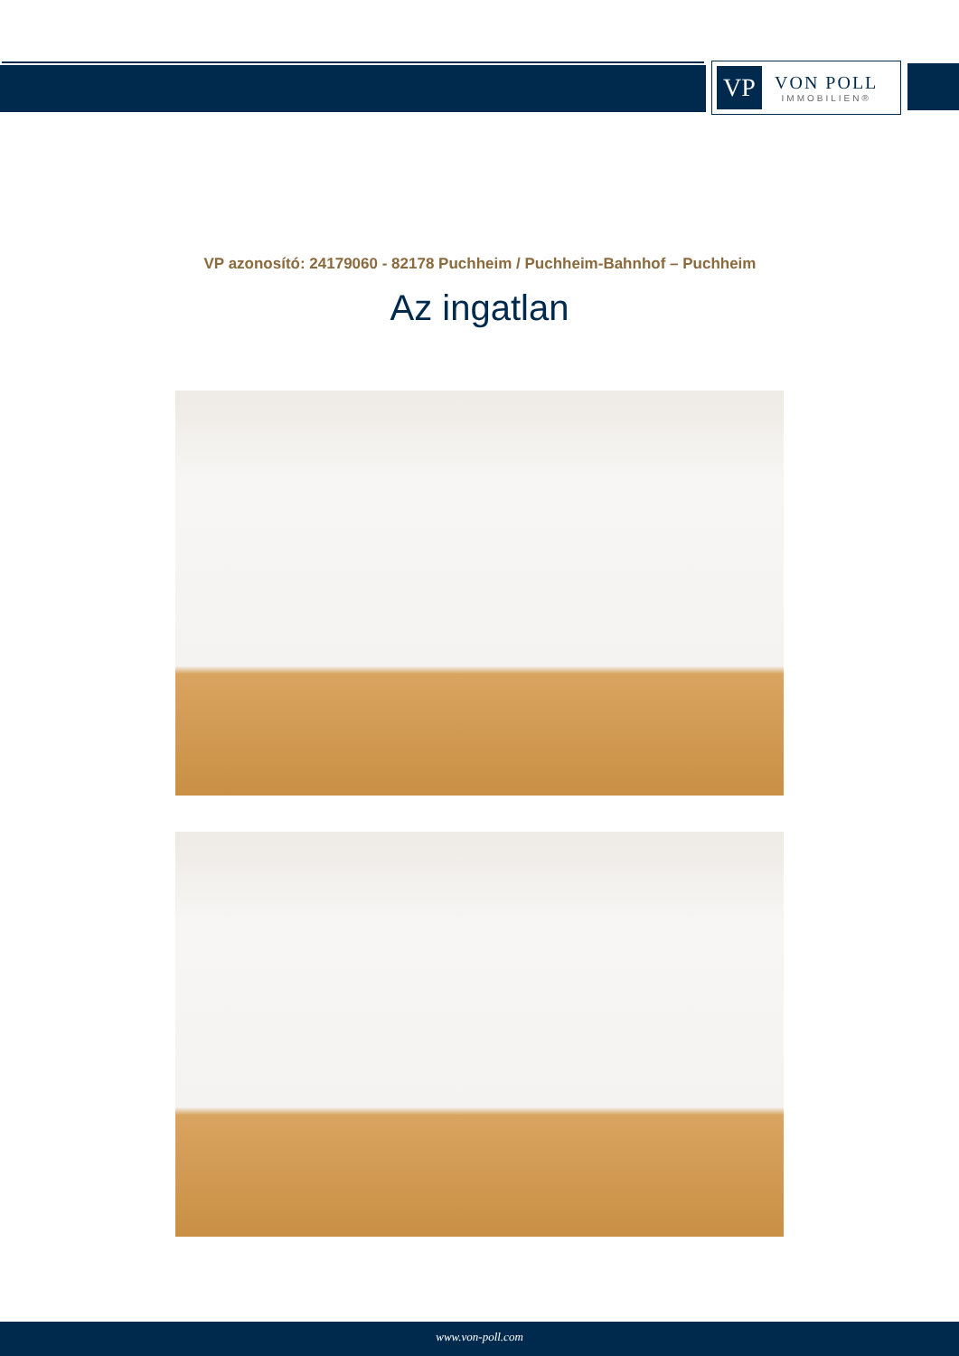VP
VON POLL
IMMOBILIEN®
VP azonosító: 24179060 - 82178 Puchheim / Puchheim-Bahnhof – Puchheim
Az ingatlan
www.von-poll.com